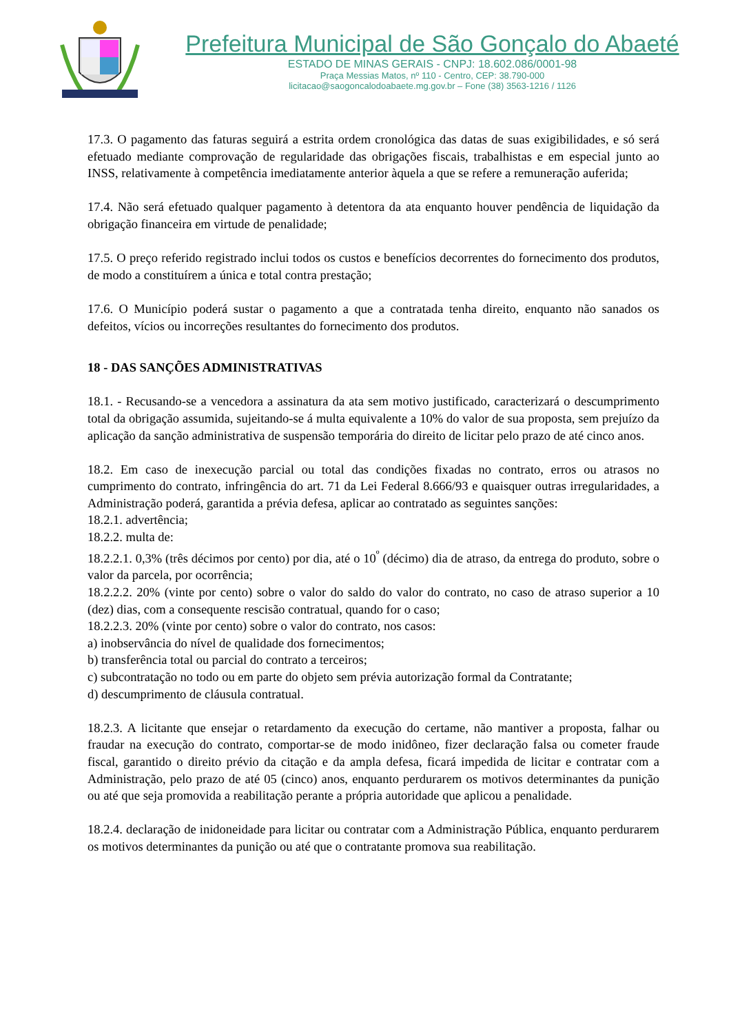Prefeitura Municipal de São Gonçalo do Abaeté
ESTADO DE MINAS GERAIS - CNPJ: 18.602.086/0001-98
Praça Messias Matos, nº 110 - Centro, CEP: 38.790-000
licitacao@saogoncalodoabaete.mg.gov.br – Fone (38) 3563-1216 / 1126
17.3. O pagamento das faturas seguirá a estrita ordem cronológica das datas de suas exigibilidades, e só será efetuado mediante comprovação de regularidade das obrigações fiscais, trabalhistas e em especial junto ao INSS, relativamente à competência imediatamente anterior àquela a que se refere a remuneração auferida;
17.4. Não será efetuado qualquer pagamento à detentora da ata enquanto houver pendência de liquidação da obrigação financeira em virtude de penalidade;
17.5. O preço referido registrado inclui todos os custos e benefícios decorrentes do fornecimento dos produtos, de modo a constituírem a única e total contra prestação;
17.6. O Município poderá sustar o pagamento a que a contratada tenha direito, enquanto não sanados os defeitos, vícios ou incorreções resultantes do fornecimento dos produtos.
18 - DAS SANÇÕES ADMINISTRATIVAS
18.1. - Recusando-se a vencedora a assinatura da ata sem motivo justificado, caracterizará o descumprimento total da obrigação assumida, sujeitando-se á multa equivalente a 10% do valor de sua proposta, sem prejuízo da aplicação da sanção administrativa de suspensão temporária do direito de licitar pelo prazo de até cinco anos.
18.2. Em caso de inexecução parcial ou total das condições fixadas no contrato, erros ou atrasos no cumprimento do contrato, infringência do art. 71 da Lei Federal 8.666/93 e quaisquer outras irregularidades, a Administração poderá, garantida a prévia defesa, aplicar ao contratado as seguintes sanções:
18.2.1. advertência;
18.2.2. multa de:
18.2.2.1. 0,3% (três décimos por cento) por dia, até o 10<sup>º</sup> (décimo) dia de atraso, da entrega do produto, sobre o valor da parcela, por ocorrência;
18.2.2.2. 20% (vinte por cento) sobre o valor do saldo do valor do contrato, no caso de atraso superior a 10 (dez) dias, com a consequente rescisão contratual, quando for o caso;
18.2.2.3. 20% (vinte por cento) sobre o valor do contrato, nos casos:
a) inobservância do nível de qualidade dos fornecimentos;
b) transferência total ou parcial do contrato a terceiros;
c) subcontratação no todo ou em parte do objeto sem prévia autorização formal da Contratante;
d) descumprimento de cláusula contratual.
18.2.3. A licitante que ensejar o retardamento da execução do certame, não mantiver a proposta, falhar ou fraudar na execução do contrato, comportar-se de modo inidôneo, fizer declaração falsa ou cometer fraude fiscal, garantido o direito prévio da citação e da ampla defesa, ficará impedida de licitar e contratar com a Administração, pelo prazo de até 05 (cinco) anos, enquanto perdurarem os motivos determinantes da punição ou até que seja promovida a reabilitação perante a própria autoridade que aplicou a penalidade.
18.2.4. declaração de inidoneidade para licitar ou contratar com a Administração Pública, enquanto perdurarem os motivos determinantes da punição ou até que o contratante promova sua reabilitação.